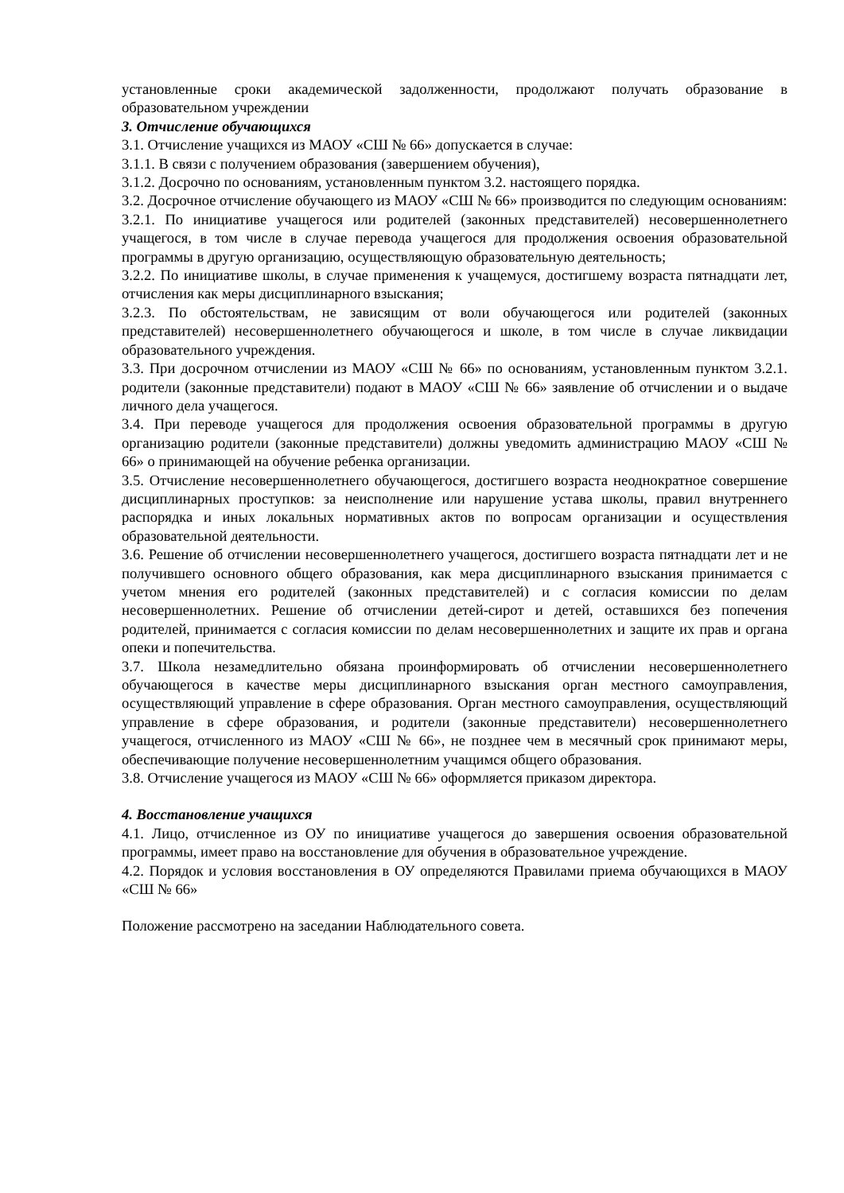установленные сроки академической задолженности, продолжают получать образование в образовательном учреждении
3. Отчисление обучающихся
3.1. Отчисление учащихся из МАОУ «СШ № 66» допускается в случае:
3.1.1. В связи с получением образования (завершением обучения),
3.1.2. Досрочно по основаниям, установленным пунктом 3.2. настоящего порядка.
3.2. Досрочное отчисление обучающего из МАОУ «СШ № 66» производится по следующим основаниям:
3.2.1. По инициативе учащегося или родителей (законных представителей) несовершеннолетнего учащегося, в том числе в случае перевода учащегося для продолжения освоения образовательной программы в другую организацию, осуществляющую образовательную деятельность;
3.2.2. По инициативе школы, в случае применения к учащемуся, достигшему возраста пятнадцати лет, отчисления как меры дисциплинарного взыскания;
3.2.3. По обстоятельствам, не зависящим от воли обучающегося или родителей (законных представителей) несовершеннолетнего обучающегося и школе, в том числе в случае ликвидации образовательного учреждения.
3.3. При досрочном отчислении из МАОУ «СШ № 66» по основаниям, установленным пунктом 3.2.1. родители (законные представители) подают в МАОУ «СШ № 66» заявление об отчислении и о выдаче личного дела учащегося.
3.4. При переводе учащегося для продолжения освоения образовательной программы в другую организацию родители (законные представители) должны уведомить администрацию МАОУ «СШ № 66» о принимающей на обучение ребенка организации.
3.5. Отчисление несовершеннолетнего обучающегося, достигшего возраста неоднократное совершение дисциплинарных проступков: за неисполнение или нарушение устава школы, правил внутреннего распорядка и иных локальных нормативных актов по вопросам организации и осуществления образовательной деятельности.
3.6. Решение об отчислении несовершеннолетнего учащегося, достигшего возраста пятнадцати лет и не получившего основного общего образования, как мера дисциплинарного взыскания принимается с учетом мнения его родителей (законных представителей) и с согласия комиссии по делам несовершеннолетних. Решение об отчислении детей-сирот и детей, оставшихся без попечения родителей, принимается с согласия комиссии по делам несовершеннолетних и защите их прав и органа опеки и попечительства.
3.7. Школа незамедлительно обязана проинформировать об отчислении несовершеннолетнего обучающегося в качестве меры дисциплинарного взыскания орган местного самоуправления, осуществляющий управление в сфере образования. Орган местного самоуправления, осуществляющий управление в сфере образования, и родители (законные представители) несовершеннолетнего учащегося, отчисленного из МАОУ «СШ № 66», не позднее чем в месячный срок принимают меры, обеспечивающие получение несовершеннолетним учащимся общего образования.
3.8. Отчисление учащегося из МАОУ «СШ № 66» оформляется приказом директора.
4. Восстановление учащихся
4.1. Лицо, отчисленное из ОУ по инициативе учащегося до завершения освоения образовательной программы, имеет право на восстановление для обучения в образовательное учреждение.
4.2. Порядок и условия восстановления в ОУ определяются Правилами приема обучающихся в МАОУ «СШ № 66»
Положение рассмотрено на заседании Наблюдательного совета.